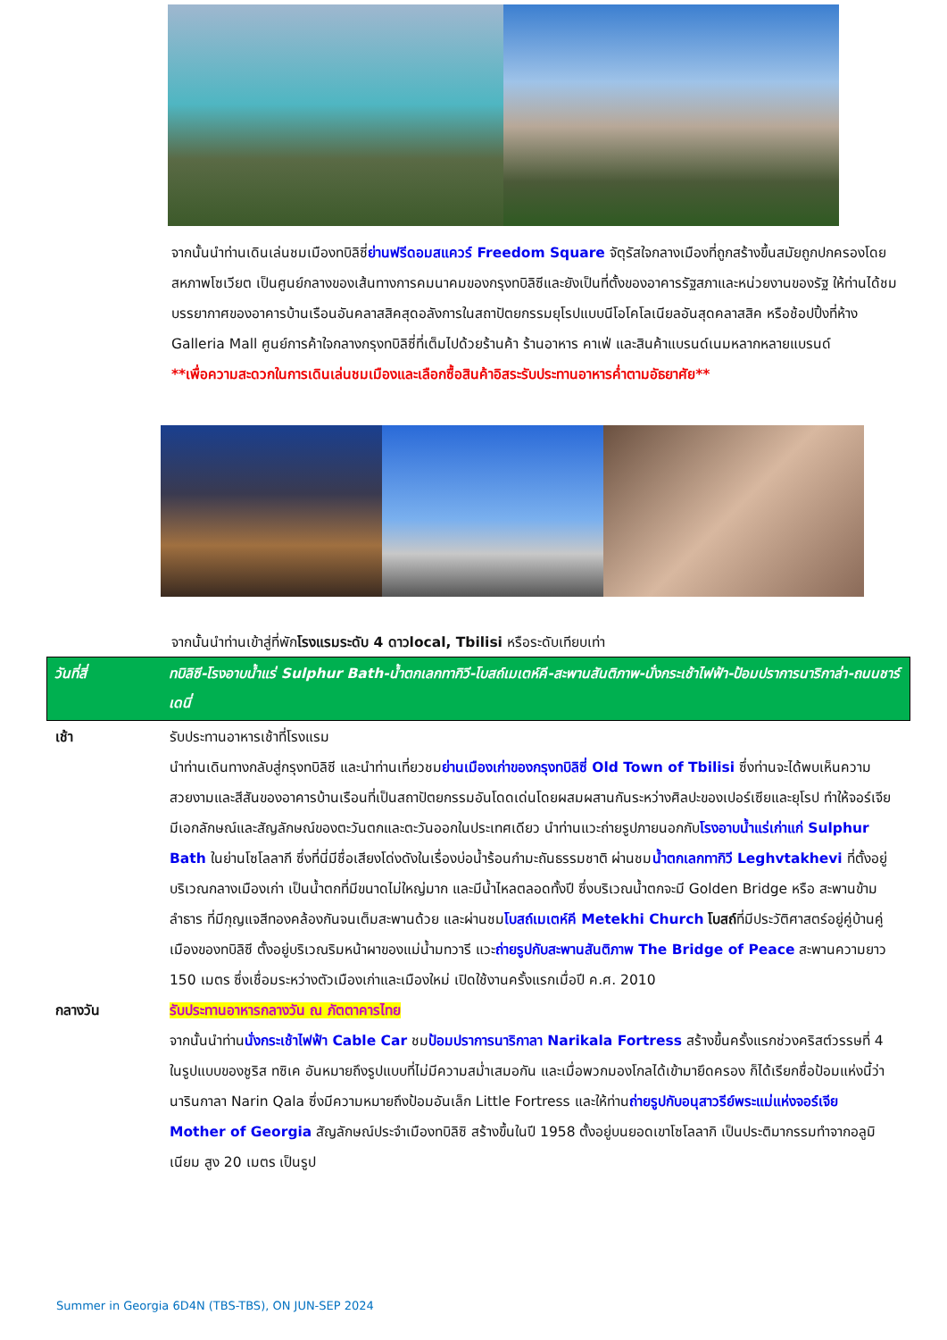จากนั้นนำท่านเดินเล่นชมเมืองทบิลิซี่ย่านฟรีดอมสแควร์ Freedom Square จัตุรัสใจกลางเมืองที่ถูกสร้างขึ้นสมัยถูกปกครองโดยสหภาพโซเวียต เป็นศูนย์กลางของเส้นทางการคมนาคมของกรุงทบิลิซีและยังเป็นที่ตั้งของอาคารรัฐสภาและหน่วยงานของรัฐ ให้ท่านได้ชมบรรยากาศของอาคารบ้านเรือนอันคลาสสิคสุดอลังการในสถาปัตยกรรมยุโรปแบบนีโอโคโลเนียลอันสุดคลาสสิค หรือช้อปปิ้งที่ห้าง Galleria Mall ศูนย์การค้าใจกลางกรุงทบิลิซี่ที่เต็มไปด้วยร้านค้า ร้านอาหาร คาเฟ่ และสินค้าแบรนด์เนมหลากหลายแบรนด์
**เพื่อความสะดวกในการเดินเล่นชมเมืองและเลือกซื้อสินค้าอิสระรับประทานอาหารค่ำตามอัธยาศัย**
จากนั้นนำท่านเข้าสู่ที่พักโรงแรมระดับ 4 ดาวlocal, Tbilisi หรือระดับเทียบเท่า
วันที่สี่ ทบิลิซี-โรงอาบน้ำแร่ Sulphur Bath-น้ำตกเลกทากิวี-โบสถ์เมเตห์คี-สะพานสันติภาพ-นั่งกระเช้าไฟฟ้า-ป้อมปราการนาริกาล่า-ถนนชาร์เดนี่
เช้า รับประทานอาหารเช้าที่โรงแรม
นำท่านเดินทางกลับสู่กรุงทบิลิซี และนำท่านเที่ยวชมย่านเมืองเก่าของกรุงทบิลิซี่ Old Town of Tbilisi ซึ่งท่านจะได้พบเห็นความสวยงามและสีสันของอาคารบ้านเรือนที่เป็นสถาปัตยกรรมอันโดดเด่นโดยผสมผสานกันระหว่างศิลปะของเปอร์เซียและยุโรป ทำให้จอร์เจียมีเอกลักษณ์และสัญลักษณ์ของตะวันตกและตะวันออกในประเทศเดียว นำท่านแวะถ่ายรูปภายนอกกับโรงอาบน้ำแร่เก่าแก่ Sulphur Bath ในย่านโซโลลากี ซึ่งที่นี่มีชื่อเสียงโด่งดังในเรื่องบ่อน้ำร้อนกำมะถันธรรมชาติ ผ่านชมน้ำตกเลกทากิวี Leghvtakhevi ที่ตั้งอยู่บริเวณกลางเมืองเก่า เป็นน้ำตกที่มีขนาดไม่ใหญ่มาก และมีน้ำไหลตลอดทั้งปี ซึ่งบริเวณน้ำตกจะมี Golden Bridge หรือ สะพานข้ามลำธาร ที่มีกุญแจสีทองคล้องกันจนเต็มสะพานด้วย และผ่านชมโบสถ์เมเตห์คี Metekhi Church โบสถ์ที่มีประวัติศาสตร์อยู่คู่บ้านคู่เมืองของทบิลิซี ตั้งอยู่บริเวณริมหน้าผาของแม่น้ำมทวารี แวะถ่ายรูปกับสะพานสันติภาพ The Bridge of Peace สะพานความยาว 150 เมตร ซึ่งเชื่อมระหว่างตัวเมืองเก่าและเมืองใหม่ เปิดใช้งานครั้งแรกเมื่อปี ค.ศ. 2010
กลางวัน รับประทานอาหารกลางวัน ณ ภัตตาคารไทย
จากนั้นนำท่านนั่งกระเช้าไฟฟ้า Cable Car ชมป้อมปราการนาริกาลา Narikala Fortress สร้างขึ้นครั้งแรกช่วงคริสต์วรรษที่ 4 ในรูปแบบของชูริส ทซิเค อันหมายถึงรูปแบบที่ไม่มีความสม่ำเสมอกัน และเมื่อพวกมองโกลได้เข้ามายึดครอง ก็ได้เรียกชื่อป้อมแห่งนี้ว่านารินกาลา Narin Qala ซึ่งมีความหมายถึงป้อมอันเล็ก Little Fortress และให้ท่านถ่ายรูปกับอนุสาวรีย์พระแม่แห่งจอร์เจีย Mother of Georgia สัญลักษณ์ประจำเมืองทบิลิซิ สร้างขึ้นในปี 1958 ตั้งอยู่บนยอดเขาโซโลลากิ เป็นประติมากรรมทำจากอลูมิเนียม สูง 20 เมตร เป็นรูป
Summer in Georgia 6D4N (TBS-TBS), ON JUN-SEP 2024